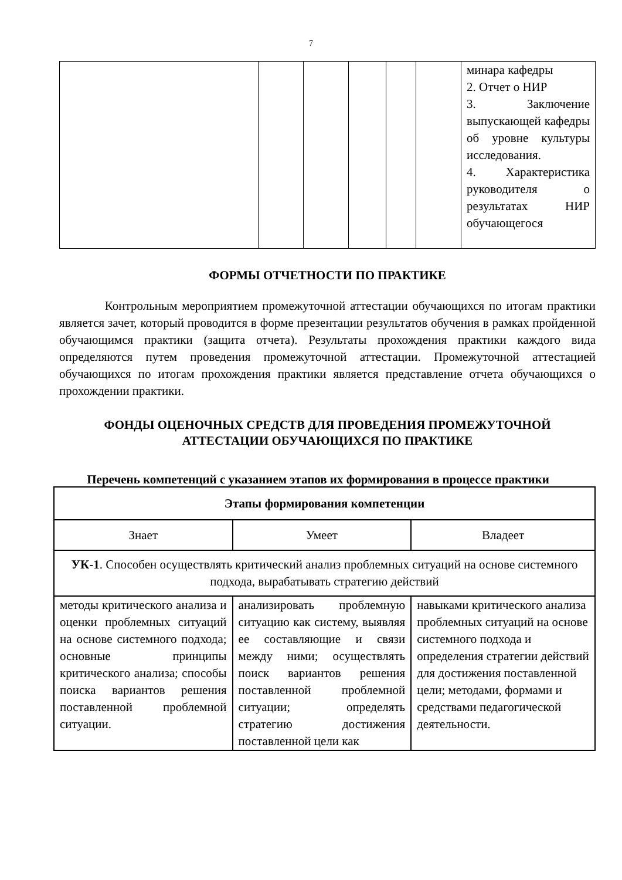7
| | | | | | | минара кафедры 2. Отчет о НИР 3. Заключение выпускающей кафедры об уровне культуры исследования. 4. Характеристика руководителя о результатах НИР обучающегося |
ФОРМЫ ОТЧЕТНОСТИ ПО ПРАКТИКЕ
Контрольным мероприятием промежуточной аттестации обучающихся по итогам практики является зачет, который проводится в форме презентации результатов обучения в рамках пройденной обучающимся практики (защита отчета). Результаты прохождения практики каждого вида определяются путем проведения промежуточной аттестации. Промежуточной аттестацией обучающихся по итогам прохождения практики является представление отчета обучающихся о прохождении практики.
ФОНДЫ ОЦЕНОЧНЫХ СРЕДСТВ ДЛЯ ПРОВЕДЕНИЯ ПРОМЕЖУТОЧНОЙ АТТЕСТАЦИИ ОБУЧАЮЩИХСЯ ПО ПРАКТИКЕ
Перечень компетенций с указанием этапов их формирования в процессе практики
| Этапы формирования компетенции | | |
| --- | --- | --- |
| Знает | Умеет | Владеет |
| УК-1 . Способен осуществлять критический анализ проблемных ситуаций на основе системного подхода, вырабатывать стратегию действий | | |
| методы критического анализа и оценки проблемных ситуаций на основе системного подхода; основные принципы критического анализа; способы поиска вариантов решения поставленной проблемной ситуации. | анализировать проблемную ситуацию как систему, выявляя ее составляющие и связи между ними; осуществлять поиск вариантов решения поставленной проблемной ситуации; определять стратегию достижения поставленной цели как | навыками критического анализа проблемных ситуаций на основе системного подхода и определения стратегии действий для достижения поставленной цели; методами, формами и средствами педагогической деятельности. |